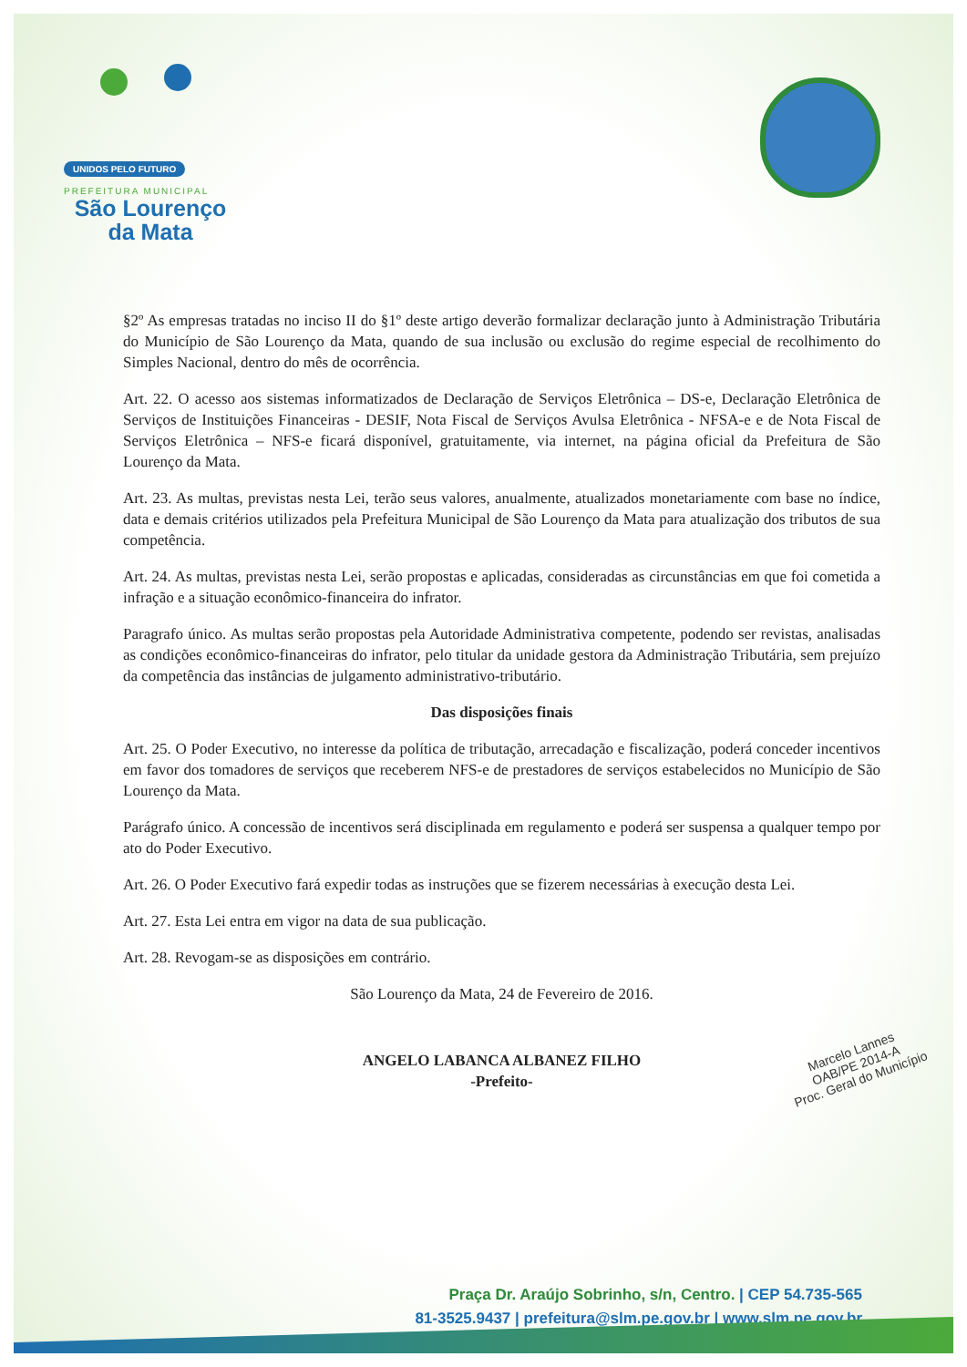UNIDOS PELO FUTURO
PREFEITURA MUNICIPAL
São Lourenço
da Mata
§2º As empresas tratadas no inciso II do §1º deste artigo deverão formalizar declaração junto à Administração Tributária do Município de São Lourenço da Mata, quando de sua inclusão ou exclusão do regime especial de recolhimento do Simples Nacional, dentro do mês de ocorrência.
Art. 22. O acesso aos sistemas informatizados de Declaração de Serviços Eletrônica – DS-e, Declaração Eletrônica de Serviços de Instituições Financeiras - DESIF, Nota Fiscal de Serviços Avulsa Eletrônica - NFSA-e e de Nota Fiscal de Serviços Eletrônica – NFS-e ficará disponível, gratuitamente, via internet, na página oficial da Prefeitura de São Lourenço da Mata.
Art. 23. As multas, previstas nesta Lei, terão seus valores, anualmente, atualizados monetariamente com base no índice, data e demais critérios utilizados pela Prefeitura Municipal de São Lourenço da Mata para atualização dos tributos de sua competência.
Art. 24. As multas, previstas nesta Lei, serão propostas e aplicadas, consideradas as circunstâncias em que foi cometida a infração e a situação econômico-financeira do infrator.
Paragrafo único. As multas serão propostas pela Autoridade Administrativa competente, podendo ser revistas, analisadas as condições econômico-financeiras do infrator, pelo titular da unidade gestora da Administração Tributária, sem prejuízo da competência das instâncias de julgamento administrativo-tributário.
Das disposições finais
Art. 25. O Poder Executivo, no interesse da política de tributação, arrecadação e fiscalização, poderá conceder incentivos em favor dos tomadores de serviços que receberem NFS-e de prestadores de serviços estabelecidos no Município de São Lourenço da Mata.
Parágrafo único. A concessão de incentivos será disciplinada em regulamento e poderá ser suspensa a qualquer tempo por ato do Poder Executivo.
Art. 26. O Poder Executivo fará expedir todas as instruções que se fizerem necessárias à execução desta Lei.
Art. 27. Esta Lei entra em vigor na data de sua publicação.
Art. 28. Revogam-se as disposições em contrário.
São Lourenço da Mata, 24 de Fevereiro de 2016.
ANGELO LABANCA ALBANEZ FILHO
-Prefeito-
Marcelo Lannes
OAB/PE 2014-A
Proc. Geral do Município
Praça Dr. Araújo Sobrinho, s/n, Centro. | CEP 54.735-565
81-3525.9437 | prefeitura@slm.pe.gov.br | www.slm.pe.gov.br